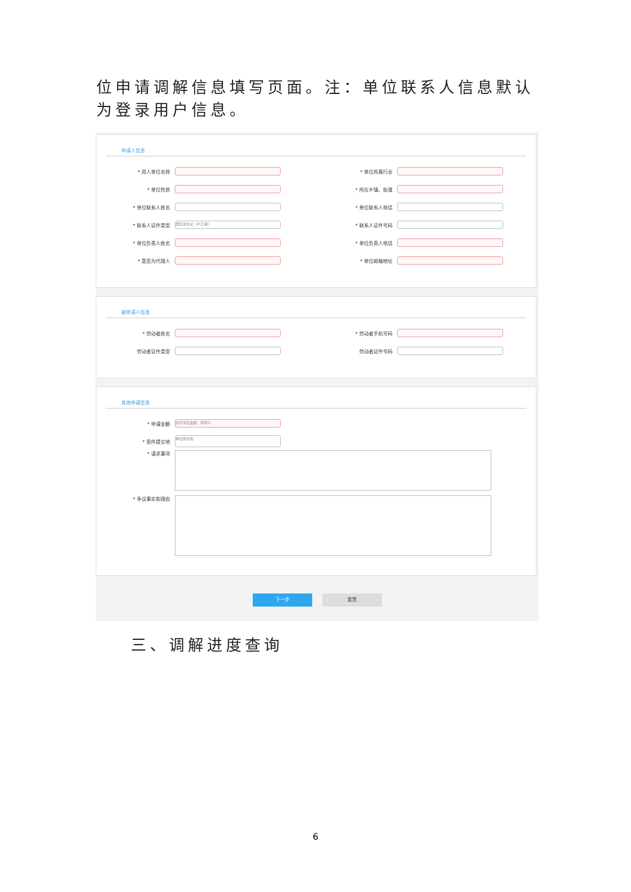位申请调解信息填写页面。注：单位联系人信息默认为登录用户信息。
申请人信息
* 用人单位名称 * 单位所属行业
* 单位性质 * 所在乡镇、街道
* 单位联系人姓名 * 单位联系人电话
* 联系人证件类型 居民身份证（户口簿） * 联系人证件号码
* 单位负责人姓名 * 单位负责人电话
* 是否为代理人 * 单位邮箱地址
被申请人信息
* 劳动者姓名 * 劳动者手机号码
劳动者证件类型 劳动者证件号码
其他申请信息
* 申请金额 如不涉及金额，则写0。
* 案件提交地 单位所在地
* 请求事项
* 争议事实和理由
下一步 重置
三、调解进度查询
6